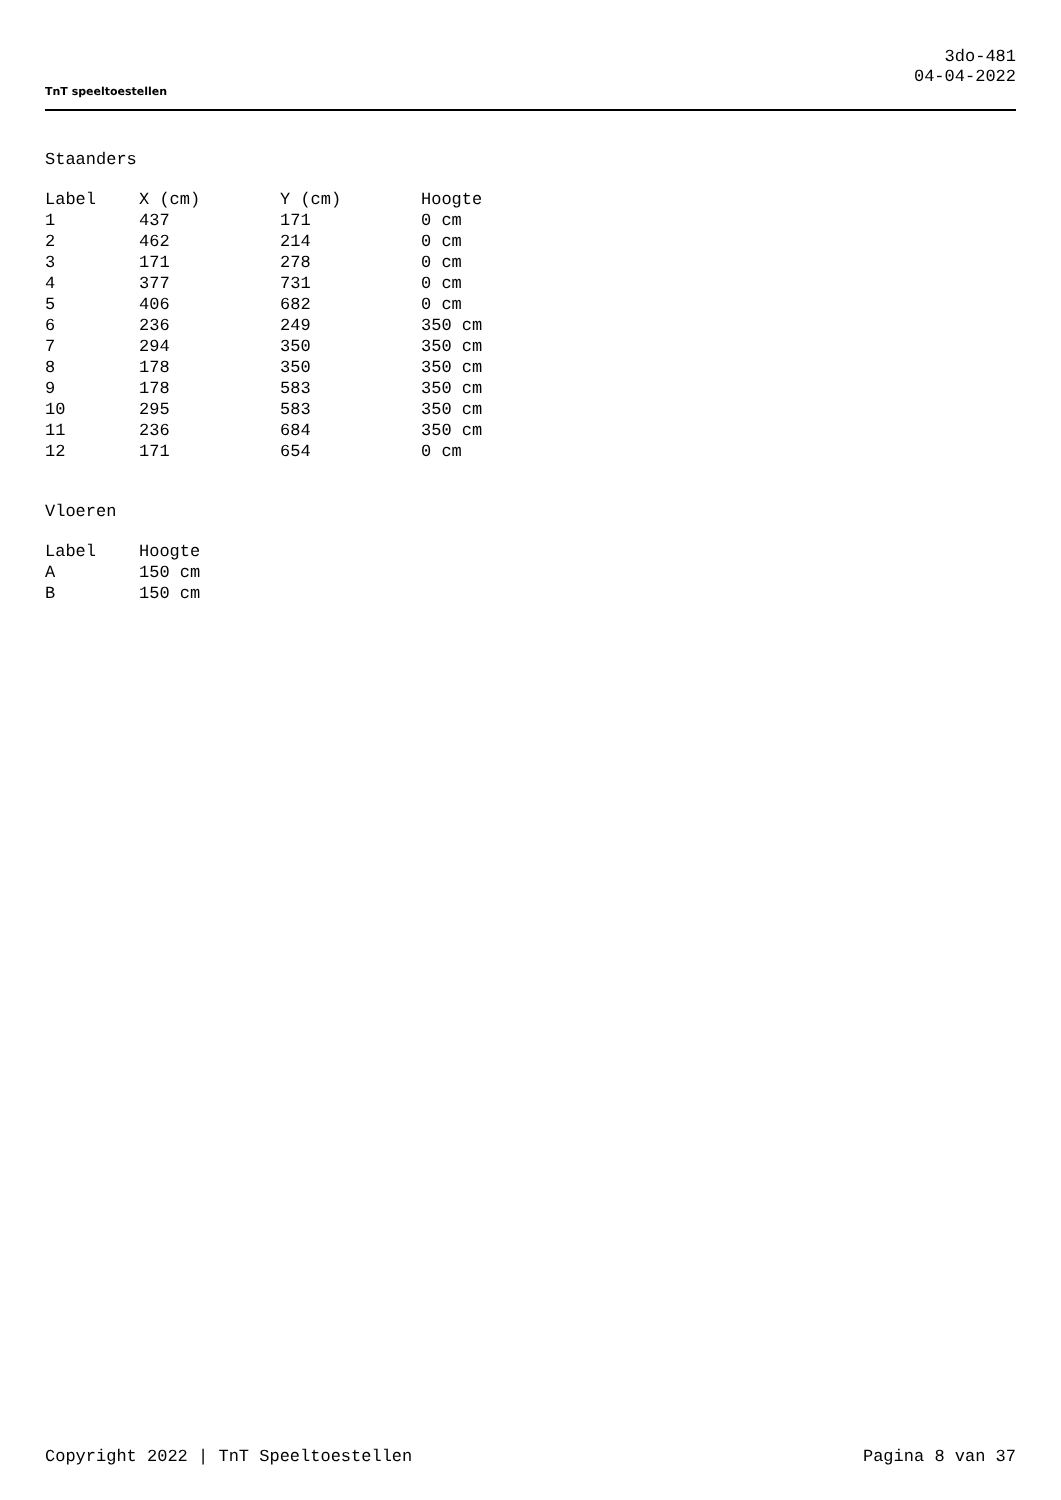TnT speeltoestellen
3do-481
04-04-2022
Staanders
| Label | X (cm) | Y (cm) | Hoogte |
| --- | --- | --- | --- |
| 1 | 437 | 171 | 0 cm |
| 2 | 462 | 214 | 0 cm |
| 3 | 171 | 278 | 0 cm |
| 4 | 377 | 731 | 0 cm |
| 5 | 406 | 682 | 0 cm |
| 6 | 236 | 249 | 350 cm |
| 7 | 294 | 350 | 350 cm |
| 8 | 178 | 350 | 350 cm |
| 9 | 178 | 583 | 350 cm |
| 10 | 295 | 583 | 350 cm |
| 11 | 236 | 684 | 350 cm |
| 12 | 171 | 654 | 0 cm |
Vloeren
| Label | Hoogte |
| --- | --- |
| A | 150 cm |
| B | 150 cm |
Copyright 2022 | TnT Speeltoestellen Pagina 8 van 37